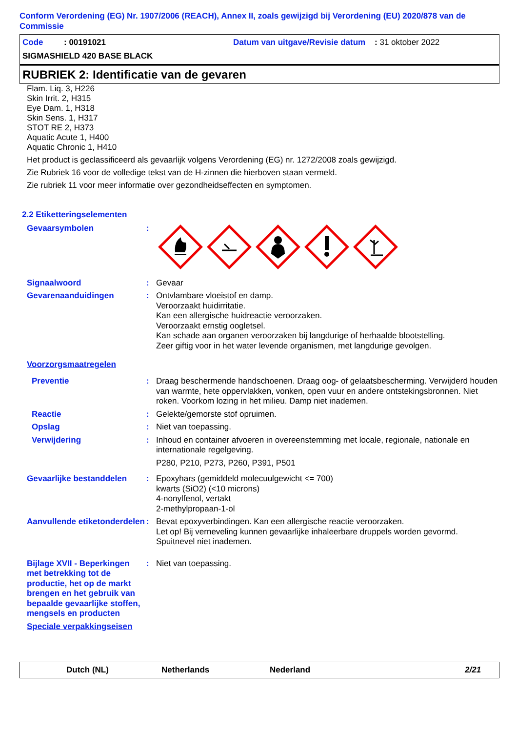Conform Verordening (EG) Nr. 1907/2006 (REACH), Annex II, zoals gewijzigd bij Verordening (EU) 2020/878 van de Commissie
Code : 00191021 Datum van uitgave/Revisie datum : 31 oktober 2022
SIGMASHIELD 420 BASE BLACK
RUBRIEK 2: Identificatie van de gevaren
Flam. Liq. 3, H226
Skin Irrit. 2, H315
Eye Dam. 1, H318
Skin Sens. 1, H317
STOT RE 2, H373
Aquatic Acute 1, H400
Aquatic Chronic 1, H410
Het product is geclassificeerd als gevaarlijk volgens Verordening (EG) nr. 1272/2008 zoals gewijzigd.
Zie Rubriek 16 voor de volledige tekst van de H-zinnen die hierboven staan vermeld.
Zie rubriek 11 voor meer informatie over gezondheidseffecten en symptomen.
2.2 Etiketteringselementen
Gevaarsymbolen :
Signaalwoord : Gevaar
Gevarenaanduidingen : Ontvlambare vloeistof en damp.
Veroorzaakt huidirritatie.
Kan een allergische huidreactie veroorzaken.
Veroorzaakt ernstig oogletsel.
Kan schade aan organen veroorzaken bij langdurige of herhaalde blootstelling.
Zeer giftig voor in het water levende organismen, met langdurige gevolgen.
Voorzorgsmaatregelen
Preventie : Draag beschermende handschoenen. Draag oog- of gelaatsbescherming. Verwijderd houden van warmte, hete oppervlakken, vonken, open vuur en andere ontstekingsbronnen. Niet roken. Voorkom lozing in het milieu. Damp niet inademen.
Reactie : Gelekte/gemorste stof opruimen.
Opslag : Niet van toepassing.
Verwijdering : Inhoud en container afvoeren in overeenstemming met locale, regionale, nationale en internationale regelgeving.
P280, P210, P273, P260, P391, P501
Gevaarlijke bestanddelen : Epoxyhars (gemiddeld molecuulgewicht <= 700)
kwarts (SiO2) (<10 microns)
4-nonylfenol, vertakt
2-methylpropaan-1-ol
Aanvullende etiketonderdelen
: Bevat epoxyverbindingen. Kan een allergische reactie veroorzaken.
Let op! Bij verneveling kunnen gevaarlijke inhaleerbare druppels worden gevormd.
Spuitnevel niet inademen.
Bijlage XVII - Beperkingen met betrekking tot de productie, het op de markt brengen en het gebruik van bepaalde gevaarlijke stoffen, mengsels en producten
: Niet van toepassing.
Speciale verpakkingseisen
Dutch (NL) Netherlands Nederland 2/21